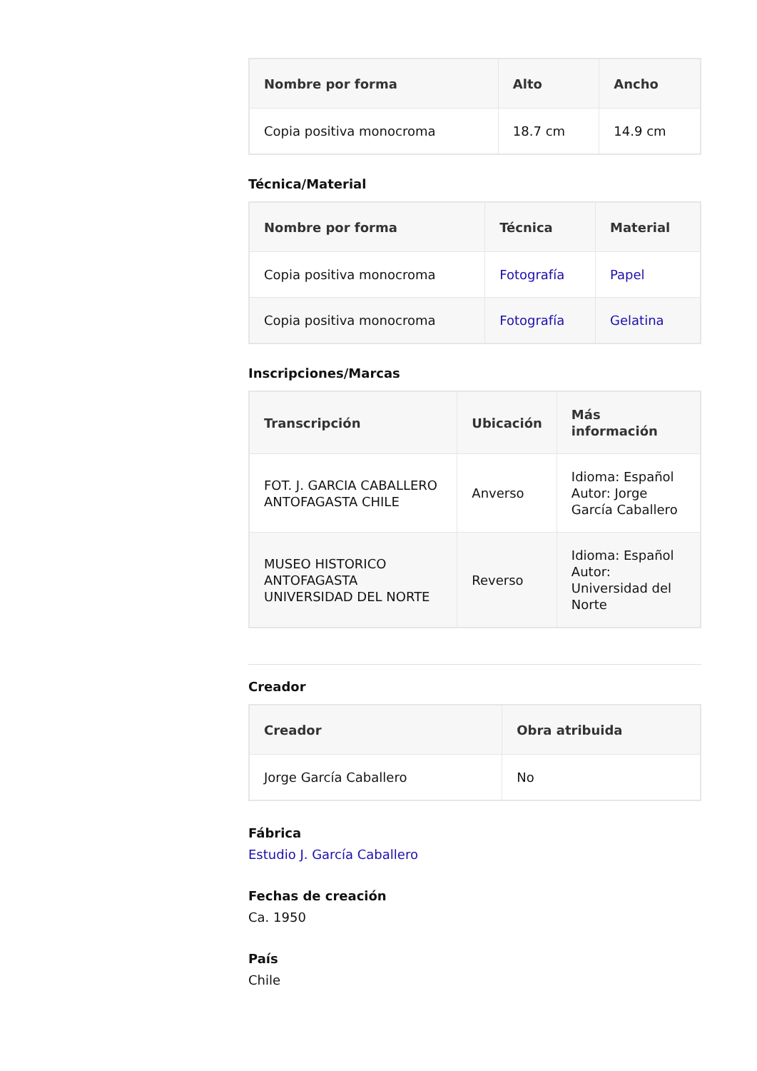| Nombre por forma | Alto | Ancho |
| --- | --- | --- |
| Copia positiva monocroma | 18.7 cm | 14.9 cm |
Técnica/Material
| Nombre por forma | Técnica | Material |
| --- | --- | --- |
| Copia positiva monocroma | Fotografía | Papel |
| Copia positiva monocroma | Fotografía | Gelatina |
Inscripciones/Marcas
| Transcripción | Ubicación | Más información |
| --- | --- | --- |
| FOT. J. GARCIA CABALLERO ANTOFAGASTA CHILE | Anverso | Idioma: Español Autor: Jorge García Caballero |
| MUSEO HISTORICO ANTOFAGASTA UNIVERSIDAD DEL NORTE | Reverso | Idioma: Español Autor: Universidad del Norte |
Creador
| Creador | Obra atribuida |
| --- | --- |
| Jorge García Caballero | No |
Fábrica
Estudio J. García Caballero
Fechas de creación
Ca. 1950
País
Chile